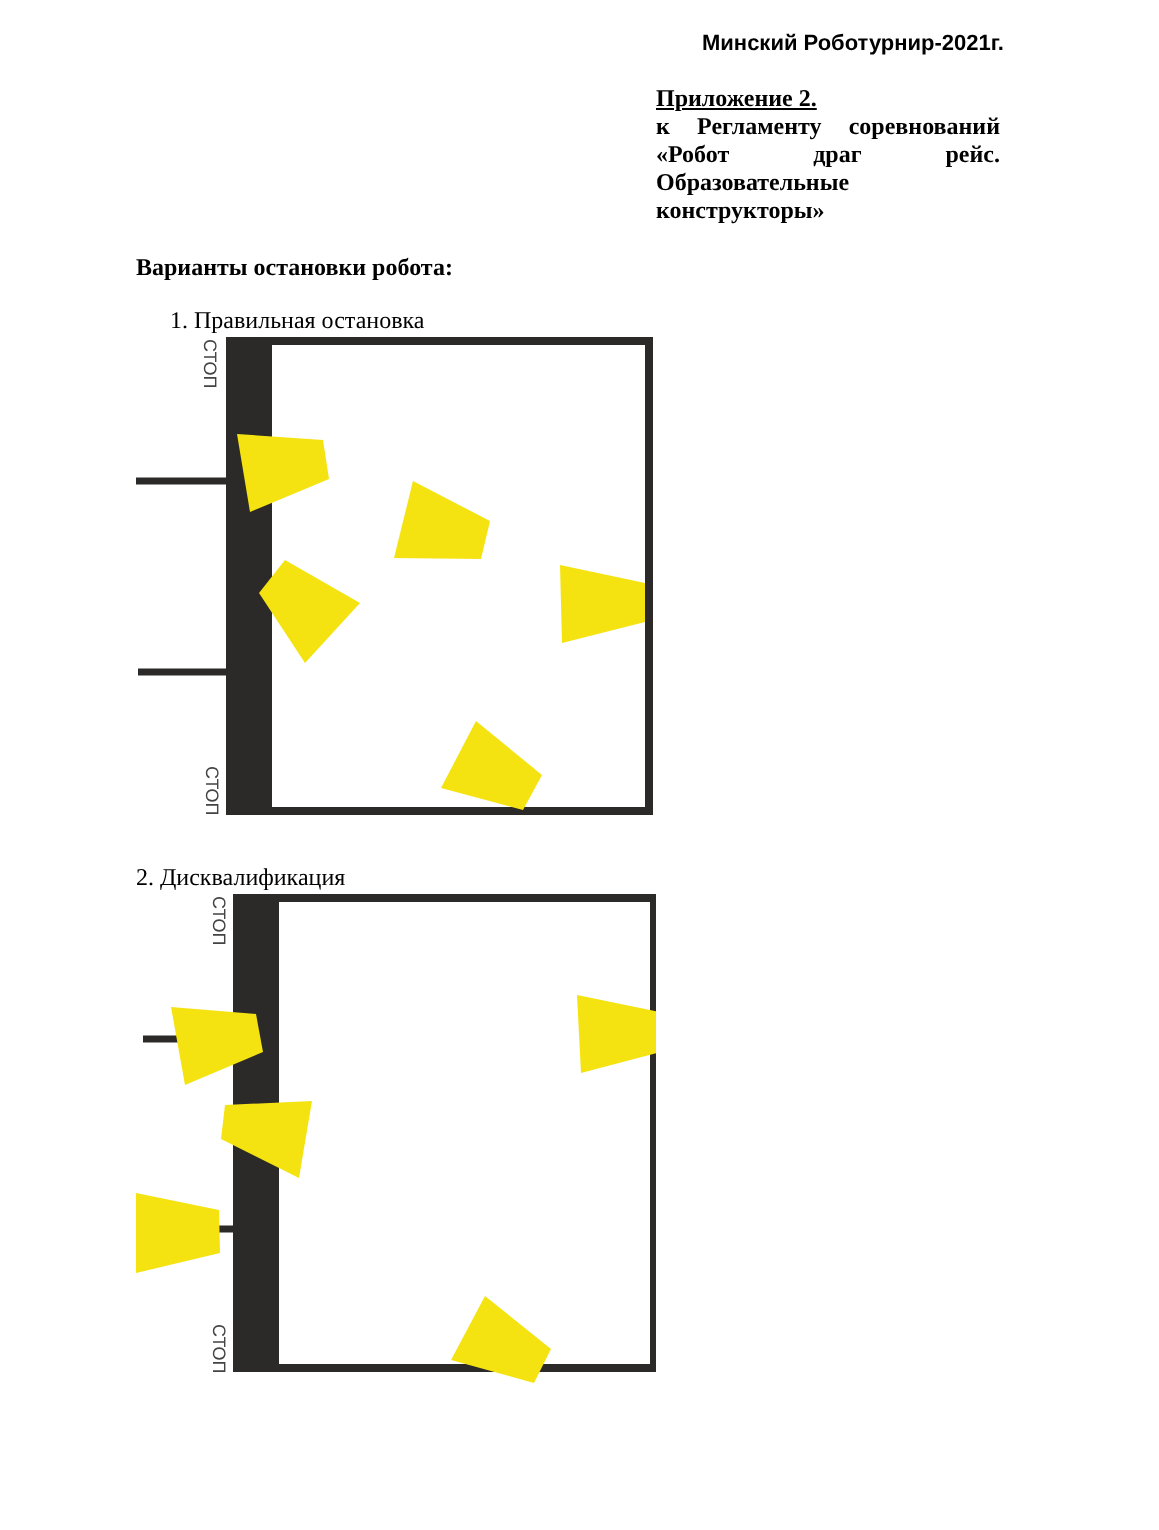Минский Роботурнир-2021г.
Приложение 2.
к Регламенту соревнований «Робот драг рейс. Образовательные конструкторы»
Варианты остановки робота:
1. Правильная остановка
СТОП
СТОП
2. Дисквалификация
СТОП
СТОП